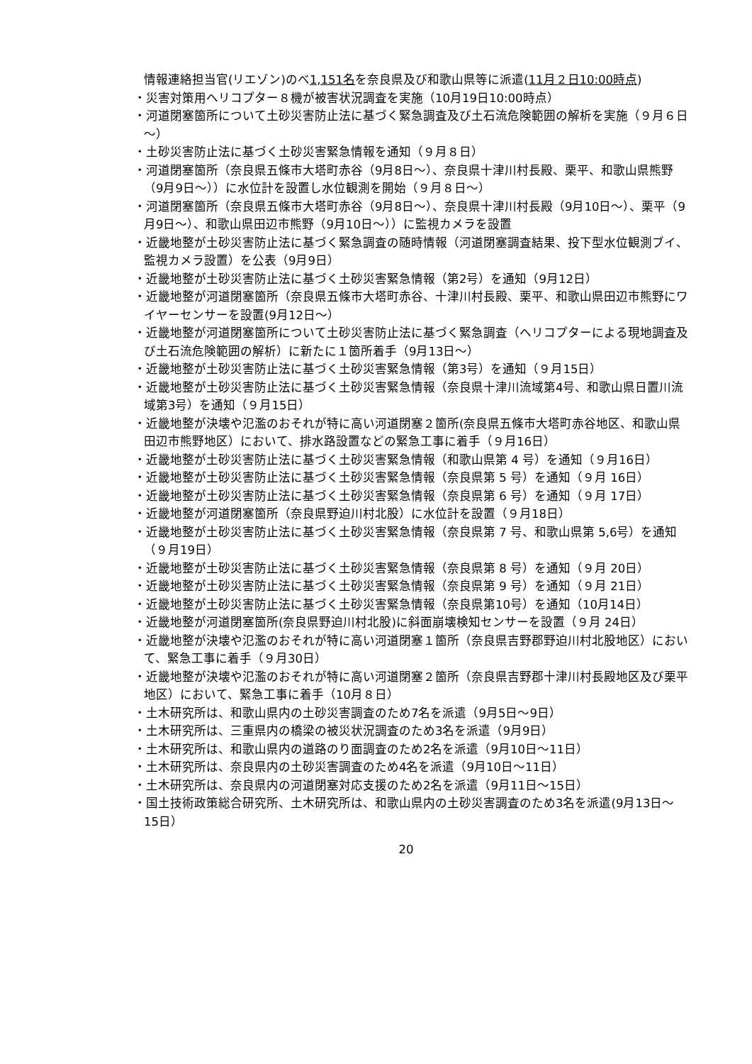情報連絡担当官(リエゾン)のべ1,151名を奈良県及び和歌山県等に派遣(11月２日10:00時点)
・災害対策用ヘリコプター８機が被害状況調査を実施（10月19日10:00時点）
・河道閉塞箇所について土砂災害防止法に基づく緊急調査及び土石流危険範囲の解析を実施（９月６日～）
・土砂災害防止法に基づく土砂災害緊急情報を通知（９月８日）
・河道閉塞箇所（奈良県五條市大塔町赤谷（9月8日～）、奈良県十津川村長殿、栗平、和歌山県熊野（9月9日～））に水位計を設置し水位観測を開始（９月８日～）
・河道閉塞箇所（奈良県五條市大塔町赤谷（9月8日～）、奈良県十津川村長殿（9月10日～）、栗平（9月9日～）、和歌山県田辺市熊野（9月10日～））に監視カメラを設置
・近畿地整が土砂災害防止法に基づく緊急調査の随時情報（河道閉塞調査結果、投下型水位観測ブイ、監視カメラ設置）を公表（9月9日）
・近畿地整が土砂災害防止法に基づく土砂災害緊急情報（第2号）を通知（9月12日）
・近畿地整が河道閉塞箇所（奈良県五條市大塔町赤谷、十津川村長殿、栗平、和歌山県田辺市熊野にワイヤーセンサーを設置(9月12日～）
・近畿地整が河道閉塞箇所について土砂災害防止法に基づく緊急調査（ヘリコプターによる現地調査及び土石流危険範囲の解析）に新たに１箇所着手（9月13日～）
・近畿地整が土砂災害防止法に基づく土砂災害緊急情報（第3号）を通知（９月15日）
・近畿地整が土砂災害防止法に基づく土砂災害緊急情報（奈良県十津川流域第4号、和歌山県日置川流域第3号）を通知（９月15日）
・近畿地整が決壊や氾濫のおそれが特に高い河道閉塞２箇所(奈良県五條市大塔町赤谷地区、和歌山県田辺市熊野地区）において、排水路設置などの緊急工事に着手（９月16日）
・近畿地整が土砂災害防止法に基づく土砂災害緊急情報（和歌山県第 4 号）を通知（９月16日）
・近畿地整が土砂災害防止法に基づく土砂災害緊急情報（奈良県第 5 号）を通知（９月 16日）
・近畿地整が土砂災害防止法に基づく土砂災害緊急情報（奈良県第 6 号）を通知（９月 17日）
・近畿地整が河道閉塞箇所（奈良県野迫川村北股）に水位計を設置（９月18日）
・近畿地整が土砂災害防止法に基づく土砂災害緊急情報（奈良県第 7 号、和歌山県第 5,6号）を通知（９月19日）
・近畿地整が土砂災害防止法に基づく土砂災害緊急情報（奈良県第 8 号）を通知（９月 20日）
・近畿地整が土砂災害防止法に基づく土砂災害緊急情報（奈良県第 9 号）を通知（９月 21日）
・近畿地整が土砂災害防止法に基づく土砂災害緊急情報（奈良県第10号）を通知（10月14日）
・近畿地整が河道閉塞箇所(奈良県野迫川村北股)に斜面崩壊検知センサーを設置（９月 24日）
・近畿地整が決壊や氾濫のおそれが特に高い河道閉塞１箇所（奈良県吉野郡野迫川村北股地区）において、緊急工事に着手（９月30日）
・近畿地整が決壊や氾濫のおそれが特に高い河道閉塞２箇所（奈良県吉野郡十津川村長殿地区及び栗平地区）において、緊急工事に着手（10月８日）
・土木研究所は、和歌山県内の土砂災害調査のため7名を派遣（9月5日～9日）
・土木研究所は、三重県内の橋梁の被災状況調査のため3名を派遣（9月9日）
・土木研究所は、和歌山県内の道路のり面調査のため2名を派遣（9月10日～11日）
・土木研究所は、奈良県内の土砂災害調査のため4名を派遣（9月10日～11日）
・土木研究所は、奈良県内の河道閉塞対応支援のため2名を派遣（9月11日～15日）
・国土技術政策総合研究所、土木研究所は、和歌山県内の土砂災害調査のため3名を派遣(9月13日～15日）
20